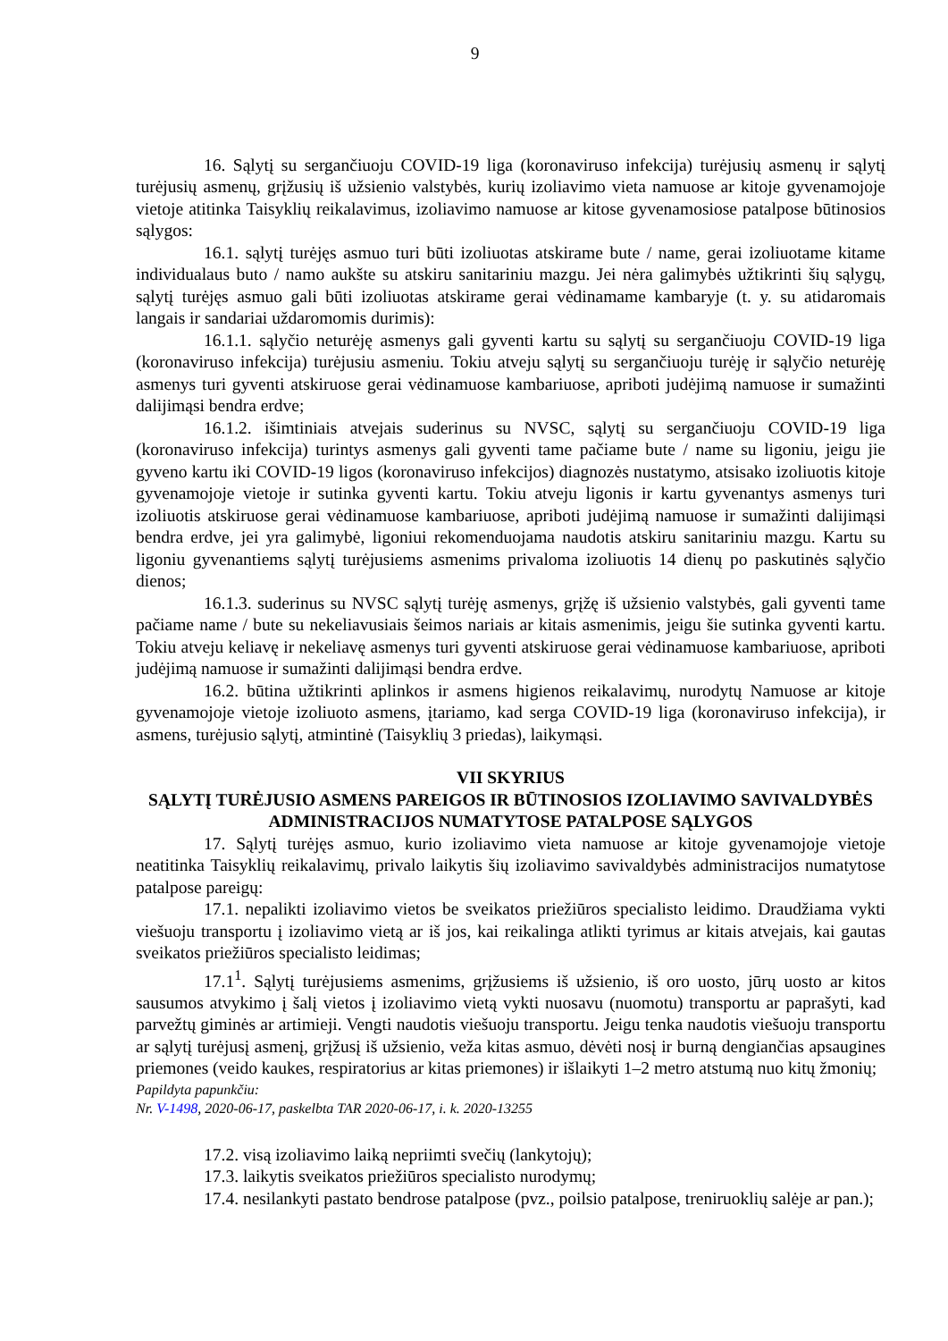9
16. Sąlytį su sergančiuoju COVID-19 liga (koronaviruso infekcija) turėjusių asmenų ir sąlytį turėjusių asmenų, grįžusių iš užsienio valstybės, kurių izoliavimo vieta namuose ar kitoje gyvenamojoje vietoje atitinka Taisyklių reikalavimus, izoliavimo namuose ar kitose gyvenamosiose patalpose būtinosios sąlygos:
16.1. sąlytį turėjęs asmuo turi būti izoliuotas atskirame bute / name, gerai izoliuotame kitame individualaus buto / namo aukšte su atskiru sanitariniu mazgu. Jei nėra galimybės užtikrinti šių sąlygų, sąlytį turėjęs asmuo gali būti izoliuotas atskirame gerai vėdinamame kambaryje (t. y. su atidaromais langais ir sandariai uždaromomis durimis):
16.1.1. sąlyčio neturėję asmenys gali gyventi kartu su sąlytį su sergančiuoju COVID-19 liga (koronaviruso infekcija) turėjusiu asmeniu. Tokiu atveju sąlytį su sergančiuoju turėję ir sąlyčio neturėję asmenys turi gyventi atskiruose gerai vėdinamuose kambariuose, apriboti judėjimą namuose ir sumažinti dalijimąsi bendra erdve;
16.1.2. išimtiniais atvejais suderinus su NVSC, sąlytį su sergančiuoju COVID-19 liga (koronaviruso infekcija) turintys asmenys gali gyventi tame pačiame bute / name su ligoniu, jeigu jie gyveno kartu iki COVID-19 ligos (koronaviruso infekcijos) diagnozės nustatymo, atsisako izoliuotis kitoje gyvenamojoje vietoje ir sutinka gyventi kartu. Tokiu atveju ligonis ir kartu gyvenantys asmenys turi izoliuotis atskiruose gerai vėdinamuose kambariuose, apriboti judėjimą namuose ir sumažinti dalijimąsi bendra erdve, jei yra galimybė, ligoniui rekomenduojama naudotis atskiru sanitariniu mazgu. Kartu su ligoniu gyvenantiems sąlytį turėjusiems asmenims privaloma izoliuotis 14 dienų po paskutinės sąlyčio dienos;
16.1.3. suderinus su NVSC sąlytį turėję asmenys, grįžę iš užsienio valstybės, gali gyventi tame pačiame name / bute su nekeliavusiais šeimos nariais ar kitais asmenimis, jeigu šie sutinka gyventi kartu. Tokiu atveju keliavę ir nekeliavę asmenys turi gyventi atskiruose gerai vėdinamuose kambariuose, apriboti judėjimą namuose ir sumažinti dalijimąsi bendra erdve.
16.2. būtina užtikrinti aplinkos ir asmens higienos reikalavimų, nurodytų Namuose ar kitoje gyvenamojoje vietoje izoliuoto asmens, įtariamo, kad serga COVID-19 liga (koronaviruso infekcija), ir asmens, turėjusio sąlytį, atmintinė (Taisyklių 3 priedas), laikymąsi.
VII SKYRIUS
SĄLYTĮ TURĖJUSIO ASMENS PAREIGOS IR BŪTINOSIOS IZOLIAVIMO SAVIVALDYBĖS ADMINISTRACIJOS NUMATYTOSE PATALPOSE SĄLYGOS
17. Sąlytį turėjęs asmuo, kurio izoliavimo vieta namuose ar kitoje gyvenamojoje vietoje neatitinka Taisyklių reikalavimų, privalo laikytis šių izoliavimo savivaldybės administracijos numatytose patalpose pareigų:
17.1. nepalikti izoliavimo vietos be sveikatos priežiūros specialisto leidimo. Draudžiama vykti viešuoju transportu į izoliavimo vietą ar iš jos, kai reikalinga atlikti tyrimus ar kitais atvejais, kai gautas sveikatos priežiūros specialisto leidimas;
17.1<sup>1</sup>. Sąlytį turėjusiems asmenims, grįžusiems iš užsienio, iš oro uosto, jūrų uosto ar kitos sausumos atvykimo į šalį vietos į izoliavimo vietą vykti nuosavu (nuomotu) transportu ar paprašyti, kad parvežtų giminės ar artimieji. Vengti naudotis viešuoju transportu. Jeigu tenka naudotis viešuoju transportu ar sąlytį turėjusį asmenį, grįžusį iš užsienio, veža kitas asmuo, dėvėti nosį ir burną dengiančias apsaugines priemones (veido kaukes, respiratorius ar kitas priemones) ir išlaikyti 1–2 metro atstumą nuo kitų žmonių;
Papildyta papunkčiu:
Nr. V-1498, 2020-06-17, paskelbta TAR 2020-06-17, i. k. 2020-13255
17.2. visą izoliavimo laiką nepriimti svečių (lankytojų);
17.3. laikytis sveikatos priežiūros specialisto nurodymų;
17.4. nesilankyti pastato bendrose patalpose (pvz., poilsio patalpose, treniruoklių salėje ar pan.);